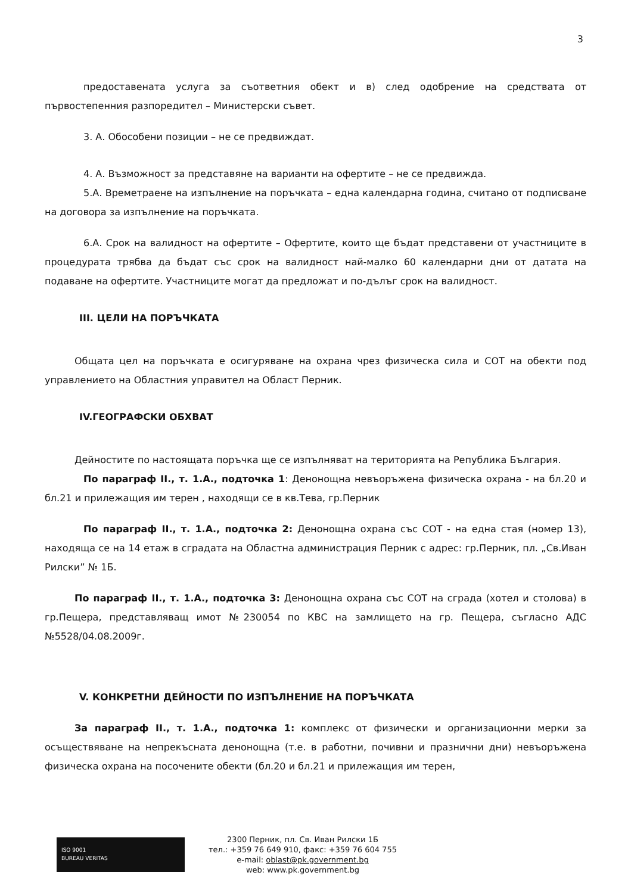3
предоставената услуга за съответния обект и в) след одобрение на средствата от първостепенния разпоредител – Министерски съвет.
3. А. Обособени позиции – не се предвиждат.
4. А. Възможност за представяне на варианти на офертите – не се предвижда.
5.А. Времетраене на изпълнение на поръчката – една календарна година, считано от подписване на договора за изпълнение на поръчката.
6.А. Срок на валидност на офертите – Офертите, които ще бъдат представени от участниците в процедурата трябва да бъдат със срок на валидност най-малко 60 календарни дни от датата на подаване на офертите. Участниците могат да предложат и по-дълъг срок на валидност.
III. ЦЕЛИ НА ПОРЪЧКАТА
Общата цел на поръчката е осигуряване на охрана чрез физическа сила и СОТ на обекти под управлението на Областния управител на Област Перник.
IV.ГЕОГРАФСКИ ОБХВАТ
Дейностите по настоящата поръчка ще се изпълняват на територията на Република България.
По параграф II., т. 1.А., подточка 1: Денонощна невъоръжена физическа охрана - на бл.20 и бл.21 и прилежащия им терен , находящи се в кв.Тева, гр.Перник
По параграф II., т. 1.А., подточка 2: Денонощна охрана със СОТ - на една стая (номер 13), находяща се на 14 етаж в сградата на Областна администрация Перник с адрес: гр.Перник, пл. „Св.Иван Рилски” № 1Б.
По параграф II., т. 1.А., подточка 3: Денонощна охрана със СОТ на сграда (хотел и столова) в гр.Пещера, представляващ имот №230054 по КВС на замлището на гр. Пещера, съгласно АДС №5528/04.08.2009г.
V. КОНКРЕТНИ ДЕЙНОСТИ ПО ИЗПЪЛНЕНИЕ НА ПОРЪЧКАТА
За параграф II., т. 1.А., подточка 1: комплекс от физически и организационни мерки за осъществяване на непрекъсната денонощна (т.е. в работни, почивни и празнични дни) невъоръжена физическа охрана на посочените обекти (бл.20 и бл.21 и прилежащия им терен,
ISO 9001
BUREAU VERITAS
2300 Перник, пл. Св. Иван Рилски 1Б
тел.: +359 76 649 910, факс: +359 76 604 755
e-mail: oblast@pk.government.bg
web: www.pk.government.bg